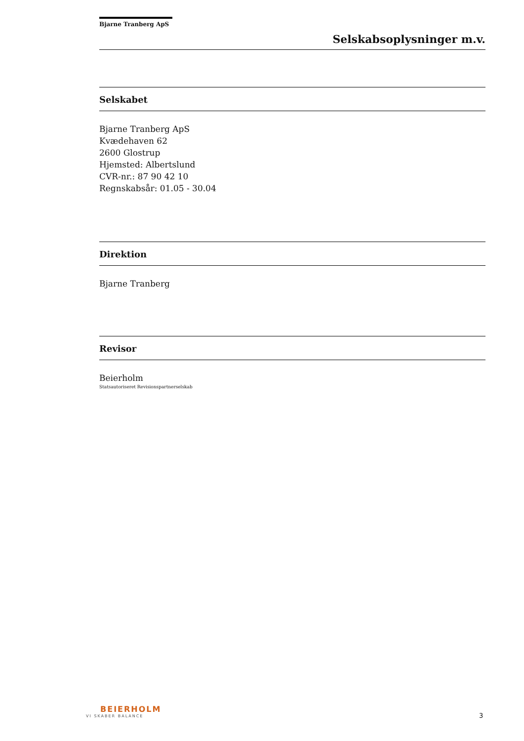Bjarne Tranberg ApS
Selskabsoplysninger m.v.
Selskabet
Bjarne Tranberg ApS
Kvædehaven 62
2600 Glostrup
Hjemsted: Albertslund
CVR-nr.: 87 90 42 10
Regnskabsår: 01.05 - 30.04
Direktion
Bjarne Tranberg
Revisor
Beierholm
Statsautoriseret Revisionspartnerselskab
BEIERHOLM
VI SKABER BALANCE
3